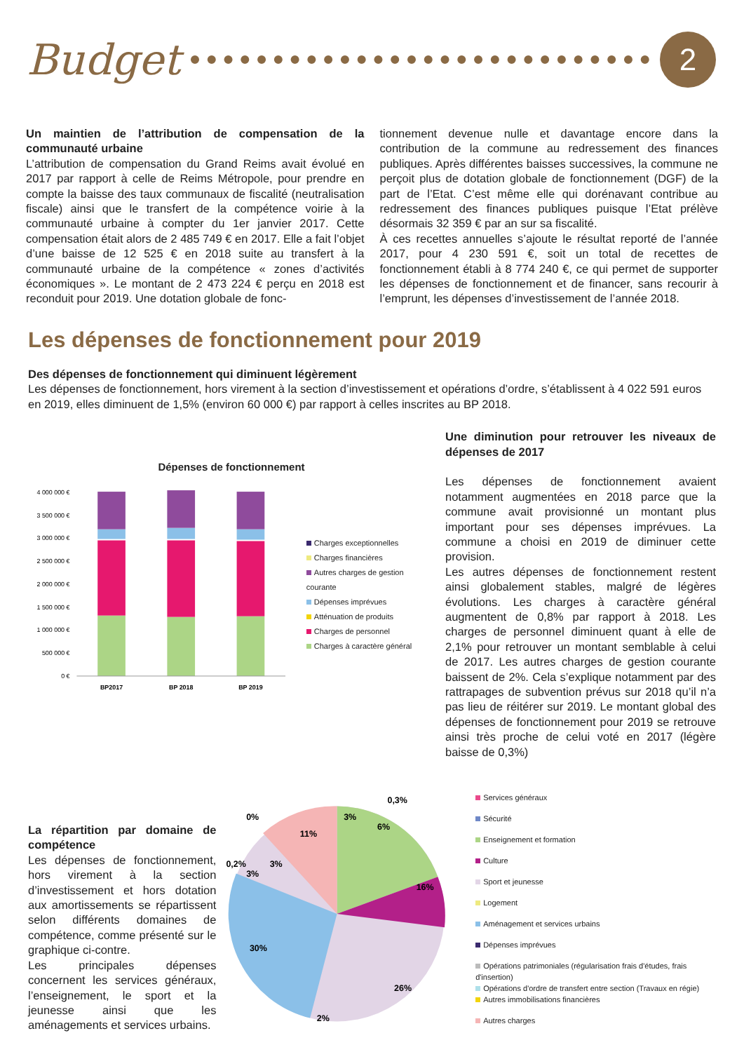Budget
2
Un maintien de l’attribution de compensation de la communauté urbaine
L’attribution de compensation du Grand Reims avait évolué en 2017 par rapport à celle de Reims Métropole, pour prendre en compte la baisse des taux communaux de fiscalité (neutralisation fiscale) ainsi que le transfert de la compétence voirie à la communauté urbaine à compter du 1er janvier 2017. Cette compensation était alors de 2 485 749 € en 2017. Elle a fait l’objet d’une baisse de 12 525 € en 2018 suite au transfert à la communauté urbaine de la compétence « zones d’activités économiques ». Le montant de 2 473 224 € perçu en 2018 est reconduit pour 2019. Une dotation globale de fonc-
tionnement devenue nulle et davantage encore dans la contribution de la commune au redressement des finances publiques. Après différentes baisses successives, la commune ne perçoit plus de dotation globale de fonctionnement (DGF) de la part de l’Etat. C’est même elle qui dorénavant contribue au redressement des finances publiques puisque l’Etat prélève désormais 32 359 € par an sur sa fiscalité.
À ces recettes annuelles s’ajoute le résultat reporté de l’année 2017, pour 4 230 591 €, soit un total de recettes de fonctionnement établi à 8 774 240 €, ce qui permet de supporter les dépenses de fonctionnement et de financer, sans recourir à l’emprunt, les dépenses d’investissement de l’année 2018.
Les dépenses de fonctionnement pour 2019
Des dépenses de fonctionnement qui diminuent légèrement
Les dépenses de fonctionnement, hors virement à la section d’investissement et opérations d’ordre, s’établissent à 4 022 591 euros en 2019, elles diminuent de 1,5% (environ 60 000 €) par rapport à celles inscrites au BP 2018.
Dépenses de fonctionnement
4 000 000 €
3 500 000 €
3 000 000 €
2 500 000 €
2 000 000 €
1 500 000 €
1 000 000 €
500 000 €
0 €
BP2017
BP 2018
BP 2019
Charges exceptionnelles
Charges financières
Autres charges de gestion courante
Dépenses imprévues
Atténuation de produits
Charges de personnel
Charges à caractère général
Une diminution pour retrouver les niveaux de dépenses de 2017
Les dépenses de fonctionnement avaient notamment augmentées en 2018 parce que la commune avait provisionné un montant plus important pour ses dépenses imprévues. La commune a choisi en 2019 de diminuer cette provision.
Les autres dépenses de fonctionnement restent ainsi globalement stables, malgré de légères évolutions. Les charges à caractère général augmentent de 0,8% par rapport à 2018. Les charges de personnel diminuent quant à elle de 2,1% pour retrouver un montant semblable à celui de 2017. Les autres charges de gestion courante baissent de 2%. Cela s’explique notamment par des rattrapages de subvention prévus sur 2018 qu’il n’a pas lieu de réitérer sur 2019. Le montant global des dépenses de fonctionnement pour 2019 se retrouve ainsi très proche de celui voté en 2017 (légère baisse de 0,3%)
La répartition par domaine de compétence
Les dépenses de fonctionnement, hors virement à la section d’investissement et hors dotation aux amortissements se répartissent selon différents domaines de compétence, comme présenté sur le graphique ci-contre.
Les principales dépenses concernent les services généraux, l’enseignement, le sport et la jeunesse ainsi que les aménagements et services urbains.
3%
6%
16%
26%
2%
30%
0,2%
3%
3%
11%
0%
0,3%
Services généraux
Sécurité
Enseignement et formation
Culture
Sport et jeunesse
Logement
Aménagement et services urbains
Dépenses imprévues
Opérations patrimoniales (régularisation frais d'études, frais d'insertion)
Opérations d'ordre de transfert entre section (Travaux en régie)
Autres immobilisations financières
Autres charges